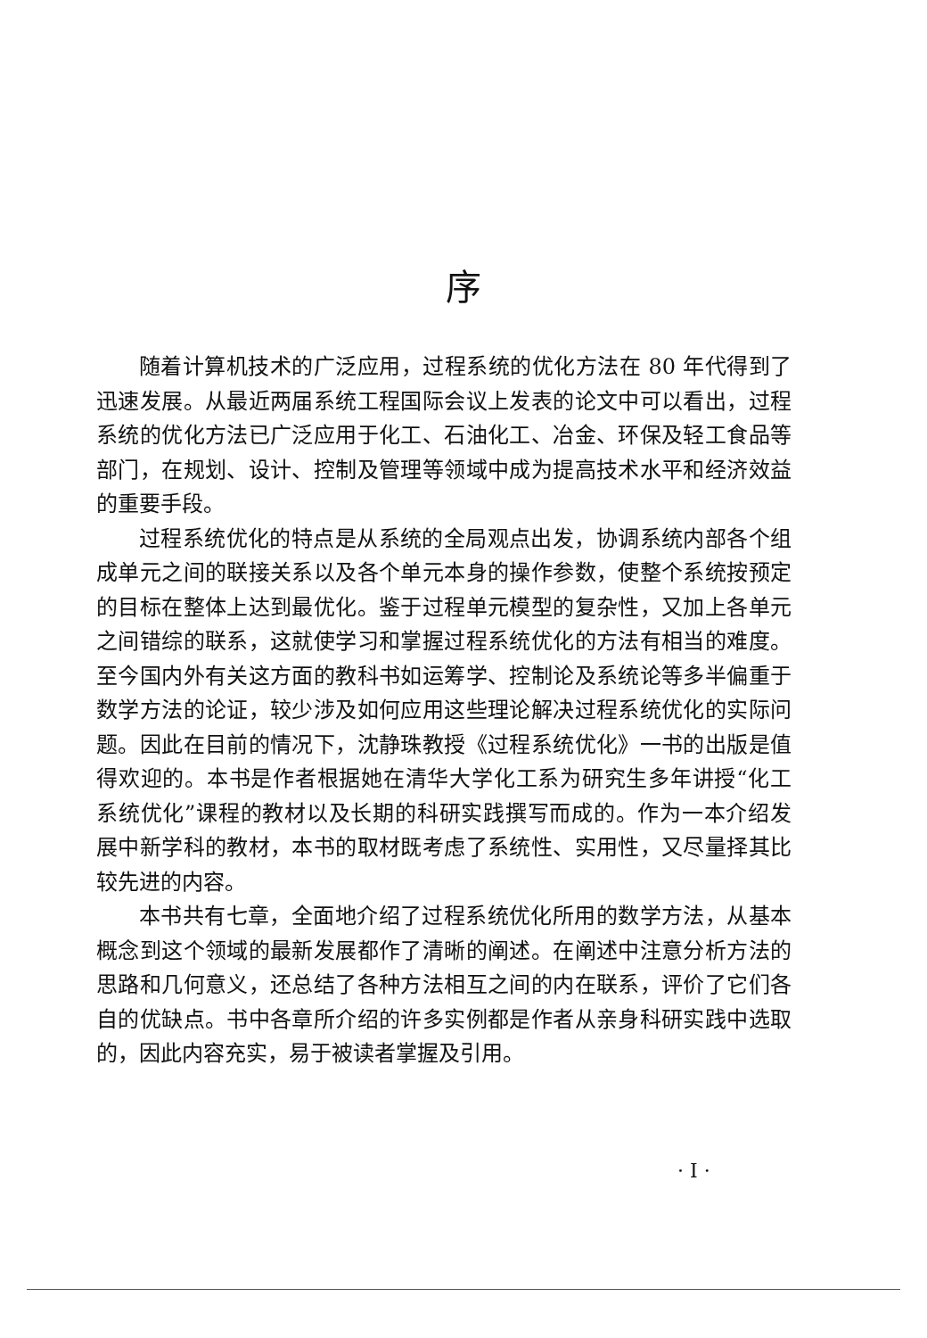序
随着计算机技术的广泛应用，过程系统的优化方法在 80 年代得到了迅速发展。从最近两届系统工程国际会议上发表的论文中可以看出，过程系统的优化方法已广泛应用于化工、石油化工、冶金、环保及轻工食品等部门，在规划、设计、控制及管理等领域中成为提高技术水平和经济效益的重要手段。
过程系统优化的特点是从系统的全局观点出发，协调系统内部各个组成单元之间的联接关系以及各个单元本身的操作参数，使整个系统按预定的目标在整体上达到最优化。鉴于过程单元模型的复杂性，又加上各单元之间错综的联系，这就使学习和掌握过程系统优化的方法有相当的难度。至今国内外有关这方面的教科书如运筹学、控制论及系统论等多半偏重于数学方法的论证，较少涉及如何应用这些理论解决过程系统优化的实际问题。因此在目前的情况下，沈静珠教授《过程系统优化》一书的出版是值得欢迎的。本书是作者根据她在清华大学化工系为研究生多年讲授“化工系统优化”课程的教材以及长期的科研实践撰写而成的。作为一本介绍发展中新学科的教材，本书的取材既考虑了系统性、实用性，又尽量择其比较先进的内容。
本书共有七章，全面地介绍了过程系统优化所用的数学方法，从基本概念到这个领域的最新发展都作了清晰的阐述。在阐述中注意分析方法的思路和几何意义，还总结了各种方法相互之间的内在联系，评价了它们各自的优缺点。书中各章所介绍的许多实例都是作者从亲身科研实践中选取的，因此内容充实，易于被读者掌握及引用。
· I ·